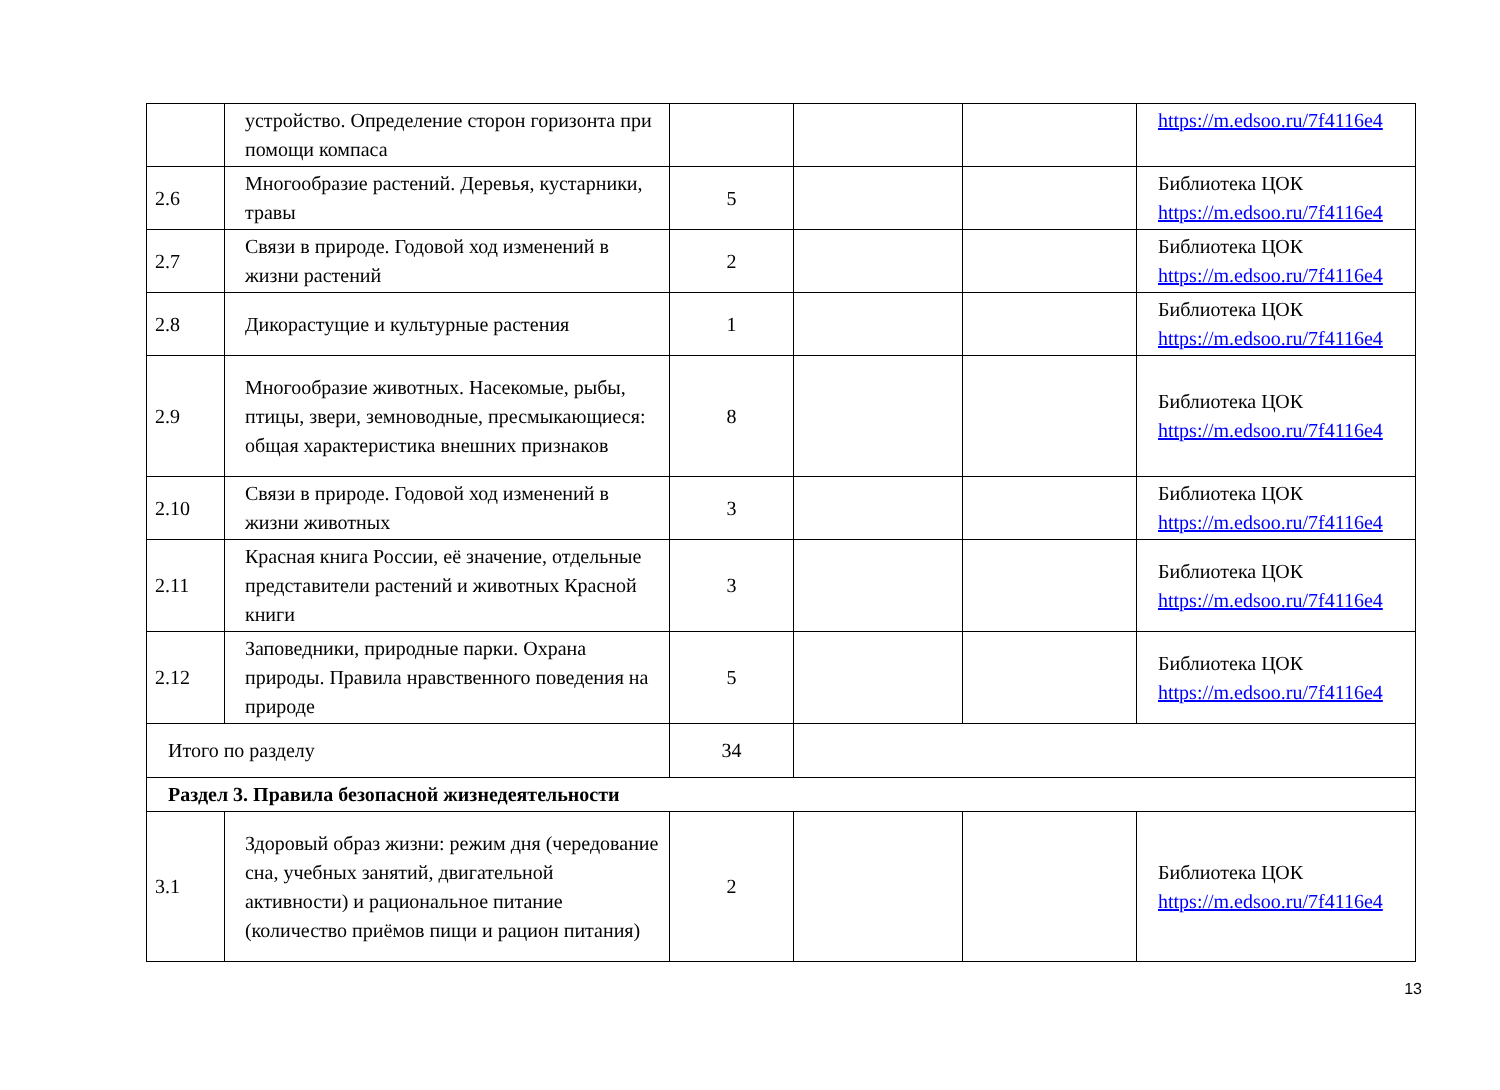| | устройство. Определение сторон горизонта при помощи компаса | | | | https://m.edsoo.ru/7f4116e4 |
| 2.6 | Многообразие растений. Деревья, кустарники, травы | 5 | | | Библиотека ЦОК https://m.edsoo.ru/7f4116e4 |
| 2.7 | Связи в природе. Годовой ход изменений в жизни растений | 2 | | | Библиотека ЦОК https://m.edsoo.ru/7f4116e4 |
| 2.8 | Дикорастущие и культурные растения | 1 | | | Библиотека ЦОК https://m.edsoo.ru/7f4116e4 |
| 2.9 | Многообразие животных. Насекомые, рыбы, птицы, звери, земноводные, пресмыкающиеся: общая характеристика внешних признаков | 8 | | | Библиотека ЦОК https://m.edsoo.ru/7f4116e4 |
| 2.10 | Связи в природе. Годовой ход изменений в жизни животных | 3 | | | Библиотека ЦОК https://m.edsoo.ru/7f4116e4 |
| 2.11 | Красная книга России, её значение, отдельные представители растений и животных Красной книги | 3 | | | Библиотека ЦОК https://m.edsoo.ru/7f4116e4 |
| 2.12 | Заповедники, природные парки. Охрана природы. Правила нравственного поведения на природе | 5 | | | Библиотека ЦОК https://m.edsoo.ru/7f4116e4 |
| Итого по разделу | | 34 | | | |
| Раздел 3. Правила безопасной жизнедеятельности | | | | | |
| 3.1 | Здоровый образ жизни: режим дня (чередование сна, учебных занятий, двигательной активности) и рациональное питание (количество приёмов пищи и рацион питания) | 2 | | | Библиотека ЦОК https://m.edsoo.ru/7f4116e4 |
13